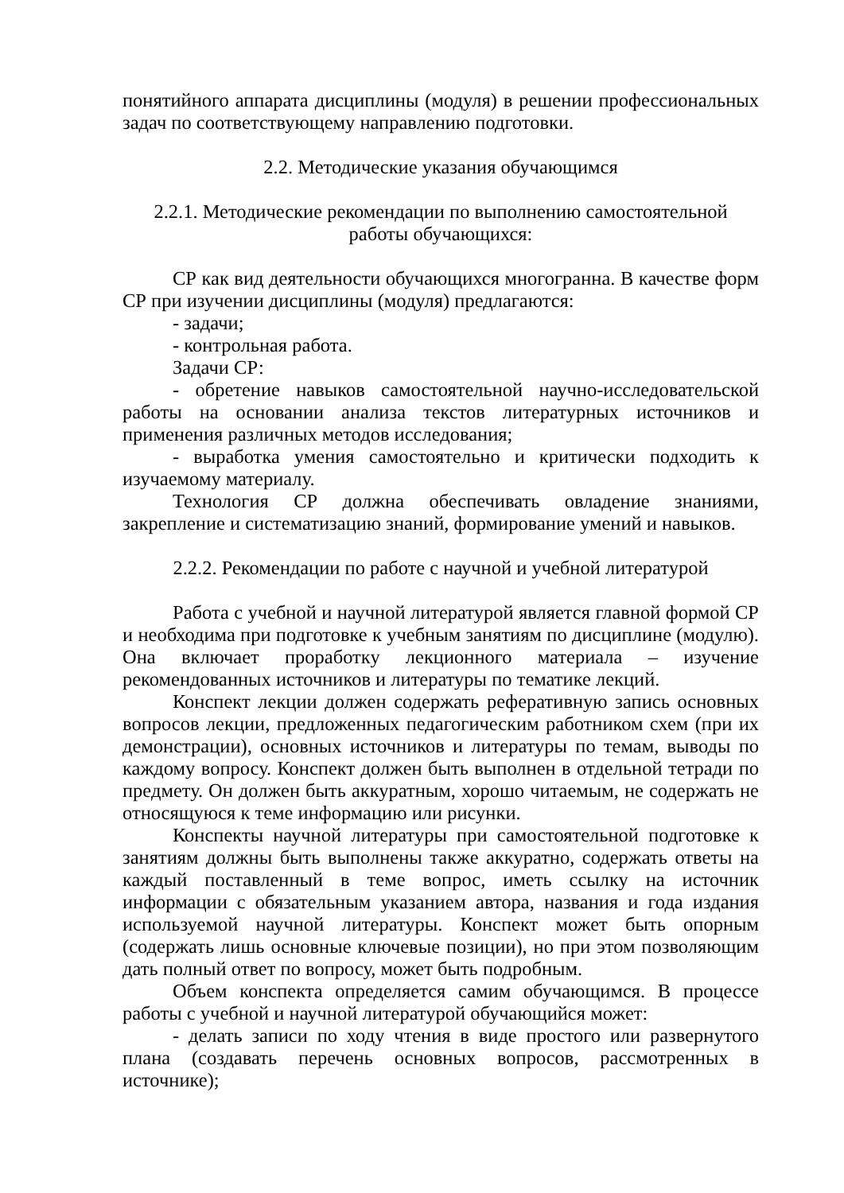понятийного аппарата дисциплины (модуля) в решении профессиональных задач по соответствующему направлению подготовки.
2.2. Методические указания обучающимся
2.2.1. Методические рекомендации по выполнению самостоятельной работы обучающихся:
СР как вид деятельности обучающихся многогранна. В качестве форм СР при изучении дисциплины (модуля) предлагаются:
- задачи;
- контрольная работа.
Задачи СР:
- обретение навыков самостоятельной научно-исследовательской работы на основании анализа текстов литературных источников и применения различных методов исследования;
- выработка умения самостоятельно и критически подходить к изучаемому материалу.
Технология СР должна обеспечивать овладение знаниями, закрепление и систематизацию знаний, формирование умений и навыков.
2.2.2. Рекомендации по работе с научной и учебной литературой
Работа с учебной и научной литературой является главной формой СР и необходима при подготовке к учебным занятиям по дисциплине (модулю). Она включает проработку лекционного материала – изучение рекомендованных источников и литературы по тематике лекций.
Конспект лекции должен содержать реферативную запись основных вопросов лекции, предложенных педагогическим работником схем (при их демонстрации), основных источников и литературы по темам, выводы по каждому вопросу. Конспект должен быть выполнен в отдельной тетради по предмету. Он должен быть аккуратным, хорошо читаемым, не содержать не относящуюся к теме информацию или рисунки.
Конспекты научной литературы при самостоятельной подготовке к занятиям должны быть выполнены также аккуратно, содержать ответы на каждый поставленный в теме вопрос, иметь ссылку на источник информации с обязательным указанием автора, названия и года издания используемой научной литературы. Конспект может быть опорным (содержать лишь основные ключевые позиции), но при этом позволяющим дать полный ответ по вопросу, может быть подробным.
Объем конспекта определяется самим обучающимся. В процессе работы с учебной и научной литературой обучающийся может:
- делать записи по ходу чтения в виде простого или развернутого плана (создавать перечень основных вопросов, рассмотренных в источнике);